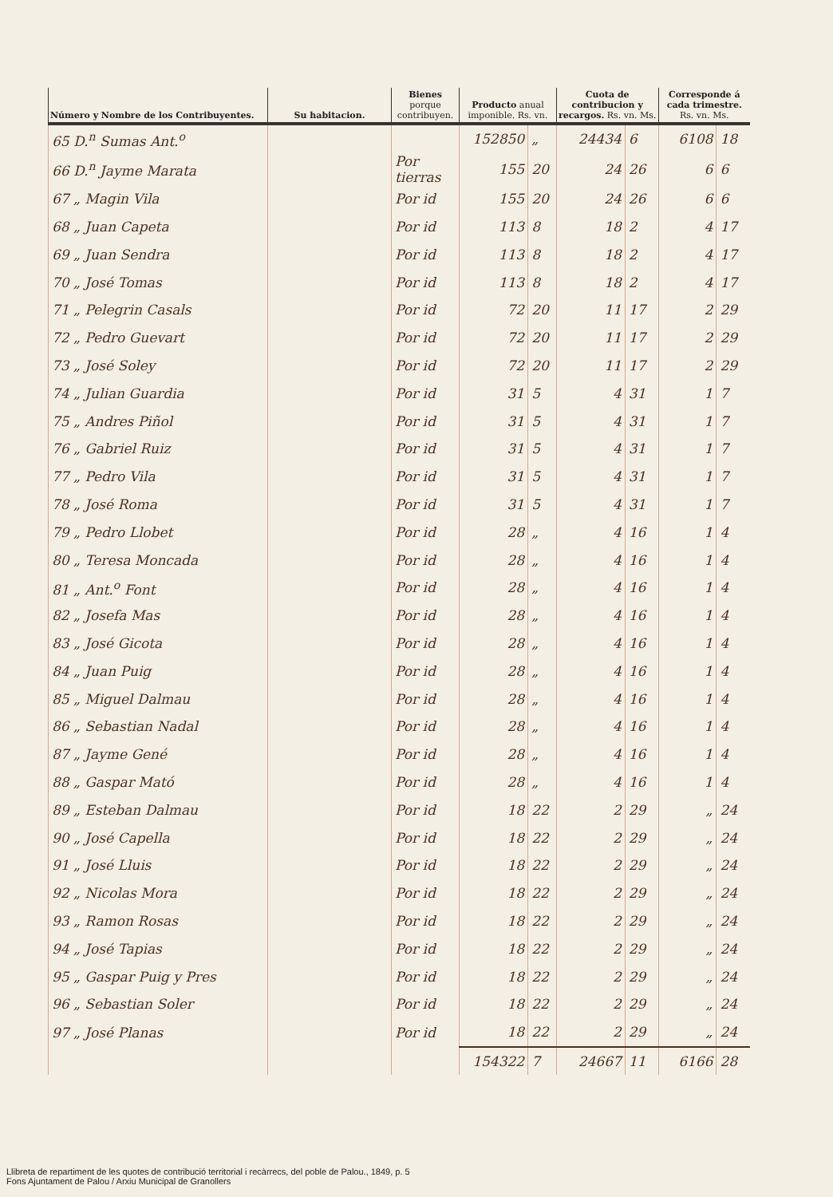| Número y Nombre de los Contribuyentes. | Su habitacion. | Bienes porque contribuyen. | Producto anual imponible. Rs. vn. | | Cuota de contribucion y recargos. Rs. vn. Ms. | | Corresponde á cada trimestre. Rs. vn. Ms. | |
| --- | --- | --- | --- | --- | --- | --- | --- | --- |
| 65 D.<sup>n</sup> Sumas Ant.<sup>o</sup> | | | 152850 | „ | 24434 | 6 | 6108 | 18 |
| 66 D.<sup>n</sup> Jayme Marata | | Por tierras | 155 | 20 | 24 | 26 | 6 | 6 |
| 67 „ Magin Vila | | Por id | 155 | 20 | 24 | 26 | 6 | 6 |
| 68 „ Juan Capeta | | Por id | 113 | 8 | 18 | 2 | 4 | 17 |
| 69 „ Juan Sendra | | Por id | 113 | 8 | 18 | 2 | 4 | 17 |
| 70 „ José Tomas | | Por id | 113 | 8 | 18 | 2 | 4 | 17 |
| 71 „ Pelegrin Casals | | Por id | 72 | 20 | 11 | 17 | 2 | 29 |
| 72 „ Pedro Guevart | | Por id | 72 | 20 | 11 | 17 | 2 | 29 |
| 73 „ José Soley | | Por id | 72 | 20 | 11 | 17 | 2 | 29 |
| 74 „ Julian Guardia | | Por id | 31 | 5 | 4 | 31 | 1 | 7 |
| 75 „ Andres Piñol | | Por id | 31 | 5 | 4 | 31 | 1 | 7 |
| 76 „ Gabriel Ruiz | | Por id | 31 | 5 | 4 | 31 | 1 | 7 |
| 77 „ Pedro Vila | | Por id | 31 | 5 | 4 | 31 | 1 | 7 |
| 78 „ José Roma | | Por id | 31 | 5 | 4 | 31 | 1 | 7 |
| 79 „ Pedro Llobet | | Por id | 28 | „ | 4 | 16 | 1 | 4 |
| 80 „ Teresa Moncada | | Por id | 28 | „ | 4 | 16 | 1 | 4 |
| 81 „ Ant.<sup>o</sup> Font | | Por id | 28 | „ | 4 | 16 | 1 | 4 |
| 82 „ Josefa Mas | | Por id | 28 | „ | 4 | 16 | 1 | 4 |
| 83 „ José Gicota | | Por id | 28 | „ | 4 | 16 | 1 | 4 |
| 84 „ Juan Puig | | Por id | 28 | „ | 4 | 16 | 1 | 4 |
| 85 „ Miguel Dalmau | | Por id | 28 | „ | 4 | 16 | 1 | 4 |
| 86 „ Sebastian Nadal | | Por id | 28 | „ | 4 | 16 | 1 | 4 |
| 87 „ Jayme Gené | | Por id | 28 | „ | 4 | 16 | 1 | 4 |
| 88 „ Gaspar Mató | | Por id | 28 | „ | 4 | 16 | 1 | 4 |
| 89 „ Esteban Dalmau | | Por id | 18 | 22 | 2 | 29 | „ | 24 |
| 90 „ José Capella | | Por id | 18 | 22 | 2 | 29 | „ | 24 |
| 91 „ José Lluis | | Por id | 18 | 22 | 2 | 29 | „ | 24 |
| 92 „ Nicolas Mora | | Por id | 18 | 22 | 2 | 29 | „ | 24 |
| 93 „ Ramon Rosas | | Por id | 18 | 22 | 2 | 29 | „ | 24 |
| 94 „ José Tapias | | Por id | 18 | 22 | 2 | 29 | „ | 24 |
| 95 „ Gaspar Puig y Pres | | Por id | 18 | 22 | 2 | 29 | „ | 24 |
| 96 „ Sebastian Soler | | Por id | 18 | 22 | 2 | 29 | „ | 24 |
| 97 „ José Planas | | Por id | 18 | 22 | 2 | 29 | „ | 24 |
| | | | 154322 | 7 | 24667 | 11 | 6166 | 28 |
Llibreta de repartiment de les quotes de contribució territorial i recàrrecs, del poble de Palou., 1849, p. 5
Fons Ajuntament de Palou / Arxiu Municipal de Granollers